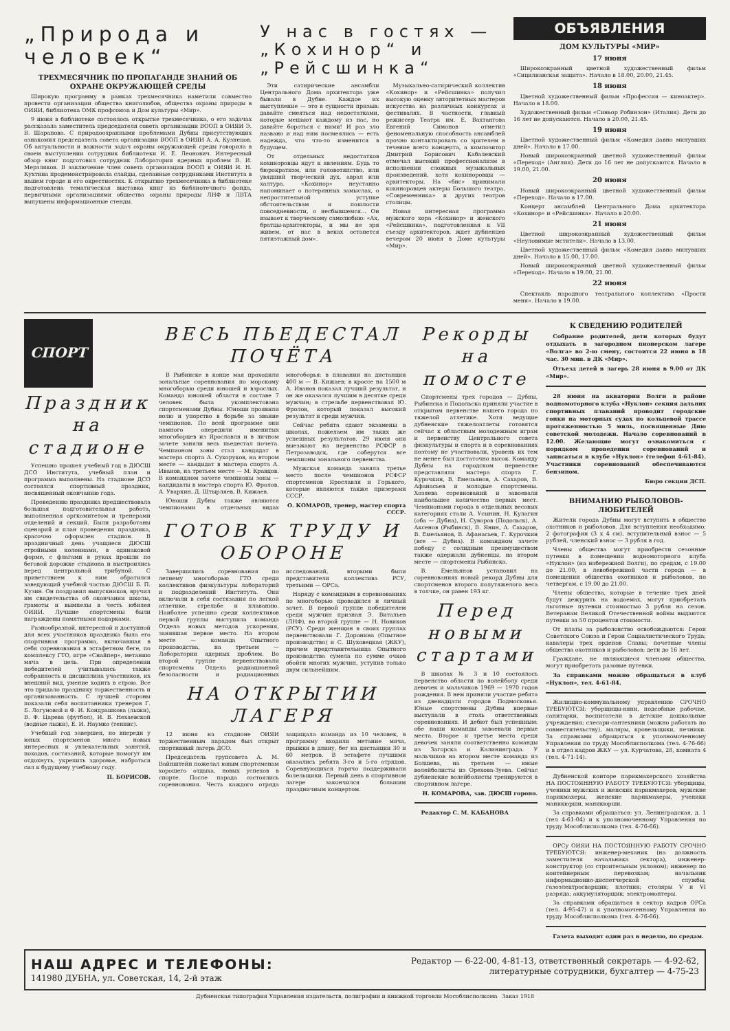„Природа и человек“
ТРЕХМЕСЯЧНИК ПО ПРОПАГАНДЕ ЗНАНИЙ ОБ ОХРАНЕ ОКРУЖАЮЩЕЙ СРЕДЫ
Широкую программу в рамках трехмесячника наметили совместно провести организации общества книголюбов, общества охраны природы в ОИЯИ, библиотека ОМК профсоюза и Дом культуры «Мир».
9 июня в библиотеке состоялось открытие трехмесячника, о его задачах рассказала заместитель председателя совета организации ВООП в ОИЯИ Э. В. Шарапова. С природоохранными проблемами Дубны присутствующих ознакомил председатель совета организации ВООП в ОИЯИ А. А. Кузнецов. Об актуальности и важности задач охраны окружающей среды говорила в своем выступлении сотрудник библиотеки И. Е. Леонович. Интересный обзор книг подготовил сотрудник Лаборатории ядерных проблем В. И. Мерзляков. В заключение член совета организации ВООП в ОИЯИ И. Н. Кухтина продемонстрировала слайды, сделанные сотрудниками Института в нашем городе и его окрестностях. К открытию трехмесячника в библиотеке подготовлена тематическая выставка книг из библиотечного фонда, первичными организациями общества охраны природы ЛНФ и ЛВТА выпущены информационные стенды.
У нас в гостях — „Кохинор“ и „Рейсшинка“
Эти сатирические ансамбли Центрального Дома архитектора уже бывали в Дубне. Каждое их выступление — это в сущности призыв: давайте смеяться над недостатками, которые мешают каждому из нас, но давайте бороться с ними! И раз зло названо и над ним посмеялись — есть надежда, что что-то изменится в будущем.
От отдельных недостатков кохиноровцы идут к явлениям. Будь то бюрократизм, или головотяпство, или увядший творческий дух, аврал или халтура. «Кохинор» неустанно напоминает о потерянных замыслах, о непростительной уступке обстоятельствам и пошлости повседневности, о несбывшемся... Он взывает к творческому самолюбию: «Ах, братцы-архитекторы, и мы не зря живем, от нас в веках останется пятиэтажный дом».
Музыкально-сатирический коллектив «Кохинор» и «Рейсшинка» получил высокую оценку авторитетных мастеров искусства на различных конкурсах и фестивалях. В частности, главный режиссер Театра им. Е. Вахтангова Евгений Симонов отметил феноменальную способность ансамблей прочно контактировать со зрителем в течение всего концерта, а композитор Дмитрий Борисович Кабалевский отмечал высокий профессионализм в исполнении сложных музыкальных произведений, хотя кохиноровцы — архитекторы. На «бис» принимали кохиноровцев актеры Большого театра, «Современника» и других театров столицы.
Новая интересная программа мужского хора «Кохинор» и женского «Рейсшинка», подготовленная к VII съезду архитекторов, ждет дубненцев вечером 20 июня в Доме культуры «Мир».
ОБЪЯВЛЕНИЯ
ДОМ КУЛЬТУРЫ «МИР»
17 июня
Широкоэкранный цветной художественный фильм «Сицилианская защита». Начало в 18.00, 20.00, 21.45.
18 июня
Цветной художественный фильм «Профессия — киноактер». Начало в 18.00.
Художественный фильм «Синьор Робинзон» (Италия). Дети до 16 лет не допускаются. Начало в 20.00, 21.45.
19 июня
Цветной художественный фильм «Комедия давно минувших дней». Начало в 17.00.
Новый широкоэкранный цветной художественный фильм «Переход» (Англия). Дети до 16 лет не допускаются. Начало в 19.00, 21.00.
20 июня
Новый широкоэкранный цветной художественный фильм «Переход». Начало в 17.00.
Концерт ансамблей Центрального Дома архитектора «Кохинор» и «Рейсшинка». Начало в 20.00.
21 июня
Цветной широкоэкранный художественный фильм «Неуловимые мстители». Начало в 13.00.
Цветной художественный фильм «Комедия давно минувших дней». Начало в 15.00, 17.00.
Новый широкоэкранный цветной художественный фильм «Переход». Начало в 19.00, 21.00.
22 июня
Спектакль народного театрального коллектива «Прости меня». Начало в 19.00.
СПОРТ
Праздник на стадионе
Успешно прошел учебный год в ДЮСШ ДСО Института, учебный план и программа выполнены. На стадионе ДСО состоялся спортивный праздник, посвященный окончанию года.
Проведению праздника предшествовала большая подготовительная работа, выполненная оргкомитетом и тренерами отделений и секций. Были разработаны сценарий и план проведения праздника, красочно оформлен стадион. В праздничный день учащиеся ДЮСШ стройными колоннами, в одинаковой форме, с флагами в руках прошли по беговой дорожке стадиона и выстроились перед центральной трибуной. С приветствием к ним обратился заведующий учебной частью ДЮСШ Б. П. Кузин. Он поздравил выпускников, вручил им свидетельства об окончании школы, грамоты и вымпелы в честь юбилея ОИЯИ. Лучшие спортсмены были награждены памятными подарками.
Разнообразной, интересной и доступной для всех участников праздника была его спортивная программа, включавшая в себя соревнования в эстафетном беге, по комплексу ГТО, игре «Снайпер», метанию мяча в цель. При определении победителей учитывались также собранность и дисциплина участников, их внешний вид, умение ходить в строю. Все это придало празднику торжественность и организованность. С лучшей стороны показали себя воспитанники тренеров Г. Б. Логуновой и Ф. И. Кондрашкова (лыжи), В. Ф. Царева (футбол), И. В. Нехаевской (водные лыжи), Е. И. Наумко (теннис).
Учебный год завершен, но впереди у юных спортсменов много новых интересных и увлекательных занятий, походов, состязаний, которые помогут им отдохнуть, укрепить здоровье, набраться сил к будущему учебному году.
П. БОРИСОВ.
ВЕСЬ ПЬЕДЕСТАЛ ПОЧЁТА
В Рыбинске в конце мая проходили зональные соревнования по морскому многоборью среди юношей и взрослых. Команда юношей области в составе 7 человек была укомплектована спортсменами Дубны. Юноши проявили волю и упорство в борьбе за звание чемпионов. По всей программе они намного опередили именитых многоборцев из Ярославля и в личном зачете заняли весь пьедестал почета. Чемпионом зоны стал кандидат в мастера спорта А. Сухоруков, на втором месте — кандидат в мастера спорта А. Иванов, на третьем месте — М. Кравцов. В командном зачете чемпионы зоны — кандидаты в мастера спорта Ю. Фролов, А. Уваркин, Д. Штырляев, В. Кижаев.
Юноши Дубны также являются чемпионами в отдельных видах многоборья: в плавании на дистанции 400 м — В. Кижаев; в кроссе на 1500 м А. Иванов показал лучший результат, и он же оказался лучшим в десятке среди мужчин; в стрельбе первенствовал Ю. Фролов, который показал высокий результат и среди мужчин.
Сейчас ребята сдают экзамены в школах, пожелаем им таких же успешных результатов. 29 июня они выезжают на первенство РСФСР в Петрозаводск, где соберутся все чемпионы зонального первенства.
Мужская команда заняла третье место после чемпионов РСФСР спортсменов Ярославля и Горького, которые являются также призерами СССР.
О. КОМАРОВ, тренер, мастер спорта СССР.
ГОТОВ К ТРУДУ И ОБОРОНЕ
Завершились соревнования по летнему многоборью ГТО среди коллективов физкультуры лабораторий и подразделений Института. Они включали в себя состязания по легкой атлетике, стрельбе и плаванию. Наиболее успешно среди коллективов первой группы выступила команда Отдела новых методов ускорения, занявшая первое место. На втором месте — команда Опытного производства, на третьем — Лаборатории ядерных проблем. Во второй группе первенствовали спортсмены Отдела радиационной безопасности и радиационных исследований, вторыми были представители коллектива РСУ, третьими — ОРСа.
Наряду с командным в соревнованиях по многоборью проводился и личный зачет. В первой группе победителем среди мужчин признан Э. Витальев (ЛНФ), во второй группе — Н. Новиков (РСУ). Среди женщин в своих группах первенствовали Г. Доронина (Опытное производство) и С. Шуховецкая (ЖКУ), причем представительница Опытного производства сумела по сумме очков обойти многих мужчин, уступив только двум сильнейшим.
НА ОТКРЫТИИ ЛАГЕРЯ
12 июня на стадионе ОИЯИ торжественным парадом был открыт спортивный лагерь ДСО.
Председатель групсовета А. М. Вайнштейн пожелал юным спортсменам хорошего отдыха, новых успехов в спорте. После парада состоялись соревнования. Честь каждого отряда защищала команда из 10 человек, в программу входили метание мяча, прыжки в длину, бег на дистанции 30 и 60 метров. В эстафете лучшими оказались ребята 3-го и 5-го отрядов. Соревнующихся горячо поддерживали болельщики. Первый день в спортивном лагере закончился большим праздничным концертом.
Рекорды на помосте
Спортсмены трех городов — Дубны, Рыбинска и Подольска приняли участие в открытом первенстве нашего города по тяжелой атлетике. Хотя ведущие дубненские тяжелоатлеты готовятся сейчас к областным молодежным играм и первенству Центрального совета физкультуры и спорта и в соревнованиях поэтому не участвовали, уровень их тем не менее был достаточно высок. Команду Дубны на городском первенстве представляли мастера спорта Г. Курочкин, В. Емельянов, А. Сахаров, В. Афанасьев и молодые спортсмены. Хозяева соревнований и завоевали наибольшее количество первых мест. Чемпионами города в отдельных весовых категориях стали А. Усынин, Н. Кулагин (оба — Дубна), Н. Суворов (Подольск), А. Аксенов (Рыбинск), В. Янин, А. Сахаров, В. Емельянов, В. Афанасьев, Г. Курочкин (все — Дубна). В командном зачете победу с солидным преимуществом также одержали дубненцы, на втором месте — спортсмены Рыбинска.
В. Емельянов установил на соревнованиях новый рекорд Дубны для спортсменов второго полутяжелого веса в толчке, он равен 193 кг.
Перед новыми стартами
В школах № 3 и 10 состоялось первенство области по волейболу среди девочек и мальчиков 1969 — 1970 годов рождения. В нем приняли участие ребята из двенадцати городов Подмосковья. Юные спортсмены Дубны впервые выступали в столь ответственных соревнованиях. И дебют был успешным: обе наши команды завоевали первые места. Второе и третье места среди девочек заняли соответственно команды из Загорска и Калининграда. У мальчиков на втором месте команда из Болшева, на третьем — юные волейболисты из Орехова-Зуева. Сейчас дубненские волейболисты тренируются в спортивном лагере.
Н. КОМАРОВА, зав. ДЮСШ гороно.
Редактор С. М. КАБАНОВА
К СВЕДЕНИЮ РОДИТЕЛЕЙ
Собрание родителей, дети которых будут отдыхать в загородном пионерском лагере «Волга» во 2-ю смену, состоится 22 июня в 18 час. 30 мин. в ДК «Мир».
Отъезд детей в лагерь 28 июня в 9.00 от ДК «Мир».
28 июня на акватории Волги в районе водномоторного клуба «Нуклон» секция дальних спортивных плаваний проводит городские гонки на моторных судах по кольцевой трассе протяженностью 5 миль, посвященные Дню советской молодежи. Начало соревнований в 12.00. Желающие могут ознакомиться с порядком проведения соревнований и записаться в клубе «Нуклон» (телефон 4-61-84). Участники соревнований обеспечиваются бензином.
Бюро секции ДСП.
ВНИМАНИЮ РЫБОЛОВОВ-ЛЮБИТЕЛЕЙ
Жители города Дубны могут вступить в общество охотников и рыболовов. Для вступления необходимо: 2 фотографии (3 х 4 см), вступительный взнос — 5 рублей, членский взнос — 3 рубля в год.
Члены общества могут приобрести сезонные путевки в помещении водномоторного клуба «Нуклон» (на набережной Волги), по средам, с 19.00 до 21.00, в левобережной части города — в помещении общества охотников и рыболовов, по четвергам, с 19.00 до 21.00.
Члены общества, которые в течение трех дней будут дежурить на водоемах, могут приобретать льготные путевки стоимостью 3 рубля на сезон. Ветеранам Великой Отечественной войны выдаются путевки за 50 процентов стоимости.
От платы за рыболовство освобождаются: Герои Советского Союза и Герои Социалистического Труда; кавалеры трех орденов Славы; почетные члены общества охотников и рыболовов; дети до 16 лет.
Граждане, не являющиеся членами общества, могут приобретать разовые путевки.
За справками можно обращаться в клуб «Нуклон», тел. 4-61-84.
Жилищно-коммунальному управлению СРОЧНО ТРЕБУЮТСЯ: уборщицы-няни, подсобные рабочие, санитарки, воспитатели в детские дошкольные учреждения; слесари-сантехники (можно работать по совместительству), маляры, кровельщики, печники. За справками обращаться к уполномоченному Управления по труду Мособлисполкома (тел. 4-76-66) и в отдел кадров ЖКУ — ул. Курчатова, 28, комната 4 (тел. 4-71-14).
Дубненской конторе парикмахерского хозяйства НА ПОСТОЯННУЮ РАБОТУ ТРЕБУЮТСЯ: уборщицы, ученики мужских и женских парикмахеров, мужские парикмахеры, женские парикмахеры, ученики маникюрши, маникюрши.
За справками обращаться: ул. Ленинградская, д. 1 (тел 4-61-04) и к уполномоченному Управления по труду Мособлисполкома (тел. 4-76-66).
ОРСу ОИЯИ НА ПОСТОЯННУЮ РАБОТУ СРОЧНО ТРЕБУЮТСЯ: инженер-механик (на должность заместителя начальника сектора), инженер-конструктор (со строительным уклоном); инженер по контейнерным перевозкам; начальник информационно-диспетчерской службы; газоэлектросварщик; плотник; столяры V и VI разряда; аккумуляторщик; электромонтеры.
За справками обращаться в сектор кадров ОРСа (тел. 4-95-47) и к уполномоченному Управления по труду Мособлисполкома (тел. 4-76-66).
Газета выходит один раз в неделю, по средам.
НАШ АДРЕС И ТЕЛЕФОНЫ:
141980 ДУБНА, ул. Советская, 14, 2-й этаж
Редактор — 6-22-00, 4-81-13, ответственный секретарь — 4-92-62,
литературные сотрудники, бухгалтер — 4-75-23
Дубненская типография Управления издательств, полиграфии и книжной торговли Мособлисполкома Заказ 1918